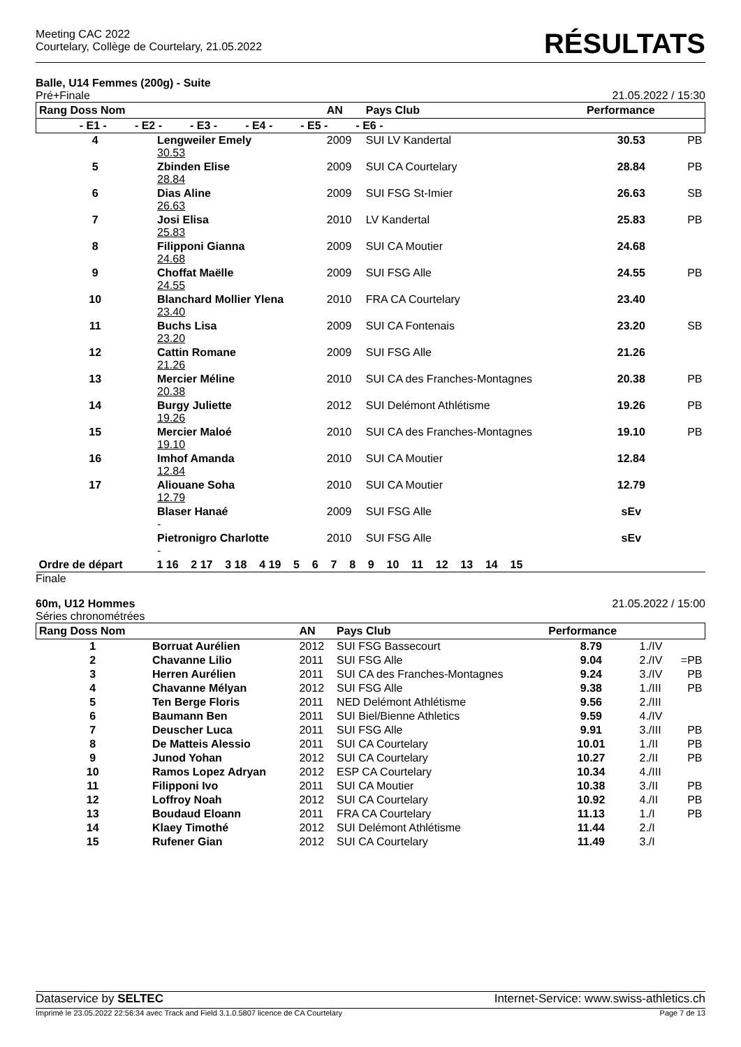Meeting CAC 2022
Courtelary, Collège de Courtelary, 21.05.2022
RÉSULTATS
Balle, U14 Femmes (200g) - Suite
Pré+Finale
21.05.2022 / 15:30
| Rang Doss Nom | | AN | Pays Club | Performance | |
| --- | --- | --- | --- | --- | --- |
| - E1 - - E2 - - E3 - - E4 - - E5 - - E6 - | | | | | |
| 4 | Lengweiler Emely 30.53 | 2009 | SUI LV Kandertal | 30.53 | PB |
| 5 | Zbinden Elise 28.84 | 2009 | SUI CA Courtelary | 28.84 | PB |
| 6 | Dias Aline 26.63 | 2009 | SUI FSG St-Imier | 26.63 | SB |
| 7 | Josi Elisa 25.83 | 2010 | LV Kandertal | 25.83 | PB |
| 8 | Filipponi Gianna 24.68 | 2009 | SUI CA Moutier | 24.68 | |
| 9 | Choffat Maëlle 24.55 | 2009 | SUI FSG Alle | 24.55 | PB |
| 10 | Blanchard Mollier Ylena 23.40 | 2010 | FRA CA Courtelary | 23.40 | |
| 11 | Buchs Lisa 23.20 | 2009 | SUI CA Fontenais | 23.20 | SB |
| 12 | Cattin Romane 21.26 | 2009 | SUI FSG Alle | 21.26 | |
| 13 | Mercier Méline 20.38 | 2010 | SUI CA des Franches-Montagnes | 20.38 | PB |
| 14 | Burgy Juliette 19.26 | 2012 | SUI Delémont Athlétisme | 19.26 | PB |
| 15 | Mercier Maloé 19.10 | 2010 | SUI CA des Franches-Montagnes | 19.10 | PB |
| 16 | Imhof Amanda 12.84 | 2010 | SUI CA Moutier | 12.84 | |
| 17 | Aliouane Soha 12.79 | 2010 | SUI CA Moutier | 12.79 | |
| | Blaser Hanaé - | 2009 | SUI FSG Alle | sEv | |
| | Pietronigro Charlotte - | 2010 | SUI FSG Alle | sEv | |
| Ordre de départ 1 16 2 17 3 18 4 19 5 6 7 8 9 10 11 12 13 14 15 | | | | | |
Finale
60m, U12 Hommes
Séries chronométrées
21.05.2022 / 15:00
| Rang Doss Nom | | AN | Pays Club | Performance | | |
| --- | --- | --- | --- | --- | --- | --- |
| 1 | Borruat Aurélien | 2012 | SUI FSG Bassecourt | 8.79 | 1./IV | |
| 2 | Chavanne Lilio | 2011 | SUI FSG Alle | 9.04 | 2./IV | =PB |
| 3 | Herren Aurélien | 2011 | SUI CA des Franches-Montagnes | 9.24 | 3./IV | PB |
| 4 | Chavanne Mélyan | 2012 | SUI FSG Alle | 9.38 | 1./III | PB |
| 5 | Ten Berge Floris | 2011 | NED Delémont Athlétisme | 9.56 | 2./III | |
| 6 | Baumann Ben | 2011 | SUI Biel/Bienne Athletics | 9.59 | 4./IV | |
| 7 | Deuscher Luca | 2011 | SUI FSG Alle | 9.91 | 3./III | PB |
| 8 | De Matteis Alessio | 2011 | SUI CA Courtelary | 10.01 | 1./II | PB |
| 9 | Junod Yohan | 2012 | SUI CA Courtelary | 10.27 | 2./II | PB |
| 10 | Ramos Lopez Adryan | 2012 | ESP CA Courtelary | 10.34 | 4./III | |
| 11 | Filipponi Ivo | 2011 | SUI CA Moutier | 10.38 | 3./II | PB |
| 12 | Loffroy Noah | 2012 | SUI CA Courtelary | 10.92 | 4./II | PB |
| 13 | Boudaud Eloann | 2011 | FRA CA Courtelary | 11.13 | 1./I | PB |
| 14 | Klaey Timothé | 2012 | SUI Delémont Athlétisme | 11.44 | 2./I | |
| 15 | Rufener Gian | 2012 | SUI CA Courtelary | 11.49 | 3./I | |
Dataservice by SELTEC Internet-Service: www.swiss-athletics.ch
Imprimé le 23.05.2022 22:56:34 avec Track and Field 3.1.0.5807 licence de CA Courtelary
Page 7 de 13